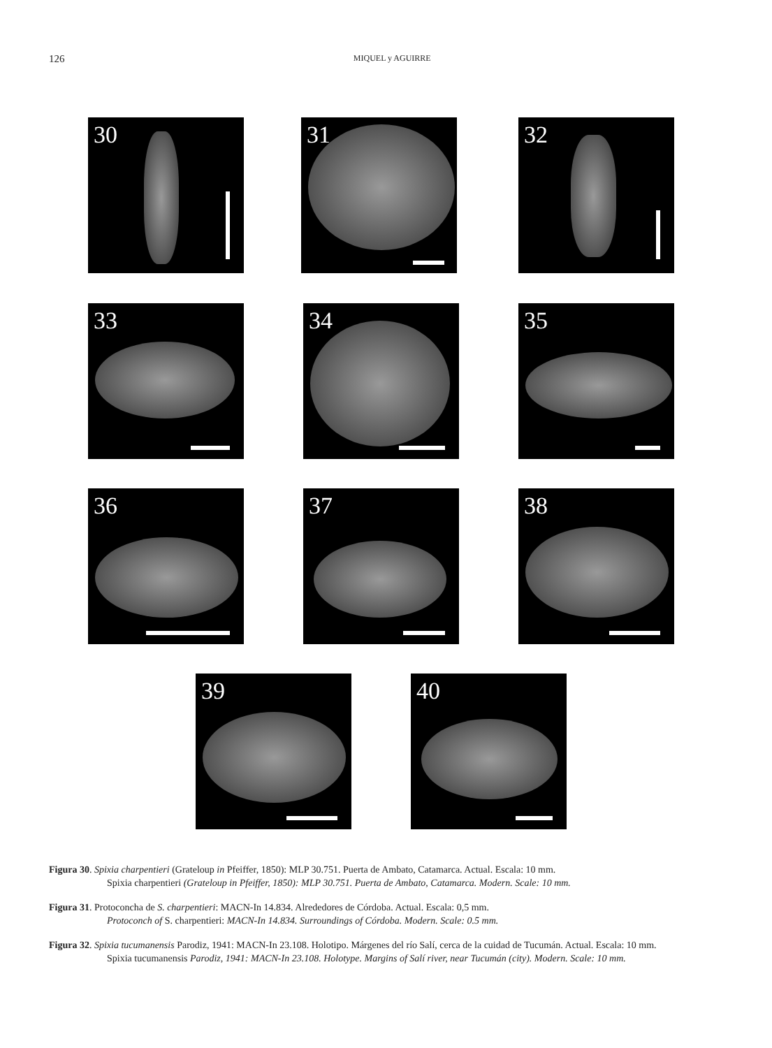126
MIQUEL y AGUIRRE
30 31 32
33 34 35
36 37 38
39 40
Figura 30. Spixia charpentieri (Grateloup in Pfeiffer, 1850): MLP 30.751. Puerta de Ambato, Catamarca. Actual. Escala: 10 mm.
Spixia charpentieri (Grateloup in Pfeiffer, 1850): MLP 30.751. Puerta de Ambato, Catamarca. Modern. Scale: 10 mm.
Figura 31. Protoconcha de S. charpentieri: MACN-In 14.834. Alrededores de Córdoba. Actual. Escala: 0,5 mm.
Protoconch of S. charpentieri: MACN-In 14.834. Surroundings of Córdoba. Modern. Scale: 0.5 mm.
Figura 32. Spixia tucumanensis Parodiz, 1941: MACN-In 23.108. Holotipo. Márgenes del río Salí, cerca de la cuidad de Tucumán. Actual. Escala: 10 mm.
Spixia tucumanensis Parodiz, 1941: MACN-In 23.108. Holotype. Margins of Salí river, near Tucumán (city). Modern. Scale: 10 mm.